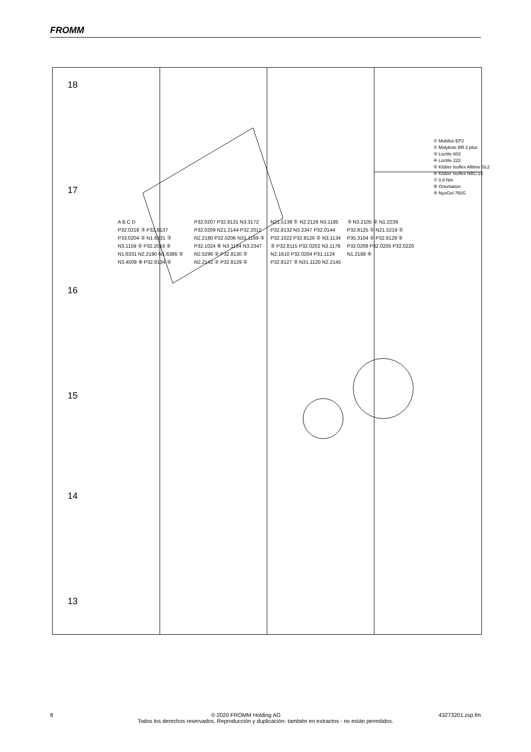FROMM
18
17
16
15
14
13
① Mobilux EP2
② Molykote BR 2 plus
③ Loctite 603
④ Loctite 222
⑤ Klüber Isoflex Alltime SL2
⑥ Klüber Isoflex NBU 15
⑦ 0,8 Nm
⑧ Orientation
⑨ NyoGel 760G
A B C D
P32.0218 ③ P32.8137 P33.0204 ② N1.6331 ③ N3.1159 ② P32.2016 ② N1.6331 N2.2190 N1.6386 ② N3.4509 ⑧ P32.8134 ② P32.0207 P32.8131 N3.3172 P32.0209 N21.2144 P32.2012 N2.2180 P32.0206 N31.1169 ③ P32.1024 ⑥ N3.1134 N3.2347 N2.5296 ② P32.8130 ② N2.2142 ② P32.8129 ② N21.5139 ① N2.2126 N3.1185 P32.8132 N3.2347 P32.0144 P32.1022 P32.8126 ② N3.1134 ② P32.8115 P32.0202 N3.1178 N2.1610 P32.0204 P31.1124 P32.8127 ② N31.1120 N2.2145 ③ N3.2105 ② N1.2239 P32.8125 ① N21.5219 ① P35.3104 ② P32.8128 ② P32.0208 P32.0205 P32.0220 N1.2188 ④
8 © 2020 FROMM Holding AG 43273201.zsp.fm
Todos los derechos reservados. Reproducción y duplicación- también en extractos - no están permitidos.